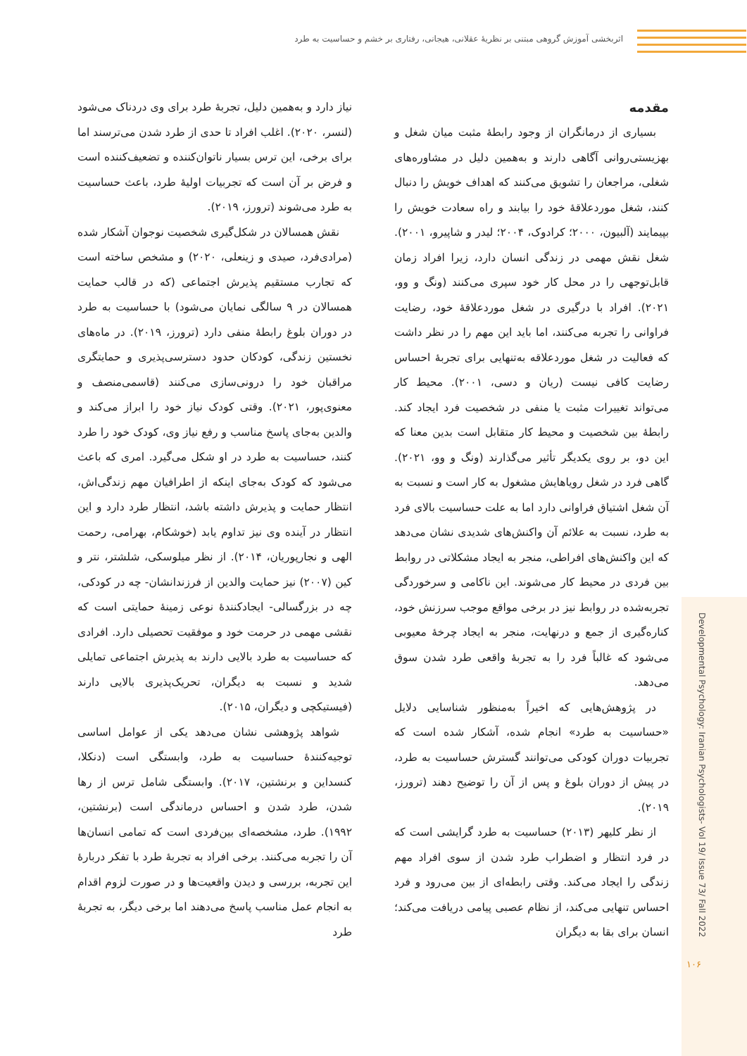اثربخشی آموزش گروهی مبتنی بر نظریۀ عقلانی، هیجانی، رفتاری بر خشم و حساسیت به طرد
Developmental Psychology: Iranian Psychologists- Vol 19/ Issue 73/ Fall 2022
۱۰۶
مقدمه
بسیاری از درمانگران از وجود رابطۀ مثبت میان شغل و بهزیستی‌روانی آگاهی دارند و به‌همین دلیل در مشاوره‌های شغلی، مراجعان را تشویق می‌کنند که اهداف خویش را دنبال کنند، شغل موردعلاقۀ خود را بیابند و راه سعادت خویش را بپیمایند (آلبیون، ۲۰۰۰؛ کرادوک، ۲۰۰۴؛ لیدر و شاپیرو، ۲۰۰۱). شغل نقش مهمی در زندگی انسان دارد، زیرا افراد زمان قابل‌توجهی را در محل کار خود سپری می‌کنند (ونگ و وو، ۲۰۲۱). افراد با درگیری در شغل موردعلاقۀ خود، رضایت فراوانی را تجربه می‌کنند، اما باید این مهم را در نظر داشت که فعالیت در شغل موردعلاقه به‌تنهایی برای تجربۀ احساس رضایت کافی نیست (ریان و دسی، ۲۰۰۱). محیط کار می‌تواند تغییرات مثبت یا منفی در شخصیت فرد ایجاد کند. رابطۀ بین شخصیت و محیط کار متقابل است بدین معنا که این دو، بر روی یکدیگر تأثیر می‌گذارند (ونگ و وو، ۲۰۲۱). گاهی فرد در شغل رویاهایش مشغول به کار است و نسبت به آن شغل اشتیاق فراوانی دارد اما به علت حساسیت بالای فرد به طرد، نسبت به علائم آن واکنش‌های شدیدی نشان می‌دهد که این واکنش‌های افراطی، منجر به ایجاد مشکلاتی در روابط بین فردی در محیط کار می‌شوند. این ناکامی و سرخوردگی تجربه‌شده در روابط نیز در برخی مواقع موجب سرزنش خود، کناره‌گیری از جمع و درنهایت، منجر به ایجاد چرخۀ معیوبی می‌شود که غالباً فرد را به تجربۀ واقعی طرد شدن سوق می‌دهد.
در پژوهش‌هایی که اخیراً به‌منظور شناسایی دلایل «حساسیت به طرد» انجام شده، آشکار شده است که تجربیات دوران کودکی می‌توانند گسترش حساسیت به طرد، در پیش از دوران بلوغ و پس از آن را توضیح دهند (ترورز، ۲۰۱۹).
از نظر کلیهر (۲۰۱۳) حساسیت به طرد گرایشی است که در فرد انتظار و اضطراب طرد شدن از سوی افراد مهم زندگی را ایجاد می‌کند. وقتی رابطه‌ای از بین می‌رود و فرد احساس تنهایی می‌کند، از نظام عصبی پیامی دریافت می‌کند؛ انسان برای بقا به دیگران
نیاز دارد و به‌همین دلیل، تجربۀ طرد برای وی دردناک می‌شود (لنسر، ۲۰۲۰). اغلب افراد تا حدی از طرد شدن می‌ترسند اما برای برخی، این ترس بسیار ناتوان‌کننده و تضعیف‌کننده است و فرض بر آن است که تجربیات اولیۀ طرد، باعث حساسیت به طرد می‌شوند (ترورز، ۲۰۱۹).
نقش همسالان در شکل‌گیری شخصیت نوجوان آشکار شده (مرادی‌فرد، صیدی و زینعلی، ۲۰۲۰) و مشخص ساخته است که تجارب مستقیم پذیرش اجتماعی (که در قالب حمایت همسالان در ۹ سالگی نمایان می‌شود) با حساسیت به طرد در دوران بلوغ رابطۀ منفی دارد (ترورز، ۲۰۱۹). در ماه‌های نخستین زندگی، کودکان حدود دسترسی‌پذیری و حمایتگری مراقبان خود را درونی‌سازی می‌کنند (قاسمی‌منصف و معنوی‌پور، ۲۰۲۱). وقتی کودک نیاز خود را ابراز می‌کند و والدین به‌جای پاسخ مناسب و رفع نیاز وی، کودک خود را طرد کنند، حساسیت به طرد در او شکل می‌گیرد. امری که باعث می‌شود که کودک به‌جای اینکه از اطرافیان مهم زندگی‌اش، انتظار حمایت و پذیرش داشته باشد، انتظار طرد دارد و این انتظار در آینده وی نیز تداوم یابد (خوشکام، بهرامی، رحمت الهی و نجارپوریان، ۲۰۱۴). از نظر میلوسکی، شلشتر، نتر و کین (۲۰۰۷) نیز حمایت والدین از فرزندانشان- چه در کودکی، چه در بزرگسالی- ایجادکنندۀ نوعی زمینۀ حمایتی است که نقشی مهمی در حرمت خود و موفقیت تحصیلی دارد. افرادی که حساسیت به طرد بالایی دارند به پذیرش اجتماعی تمایلی شدید و نسبت به دیگران، تحریک‌پذیری بالایی دارند (فیستیکچی و دیگران، ۲۰۱۵).
شواهد پژوهشی نشان می‌دهد یکی از عوامل اساسی توجیه‌کنندۀ حساسیت به طرد، وابستگی است (دنکلا، کنسداین و برنشتین، ۲۰۱۷). وابستگی شامل ترس از رها شدن، طرد شدن و احساس درماندگی است (برنشتین، ۱۹۹۲). طرد، مشخصه‌ای بین‌فردی است که تمامی انسان‌ها آن را تجربه می‌کنند. برخی افراد به تجربۀ طرد با تفکر دربارۀ این تجربه، بررسی و دیدن واقعیت‌ها و در صورت لزوم اقدام به انجام عمل مناسب پاسخ می‌دهند اما برخی دیگر، به تجربۀ طرد